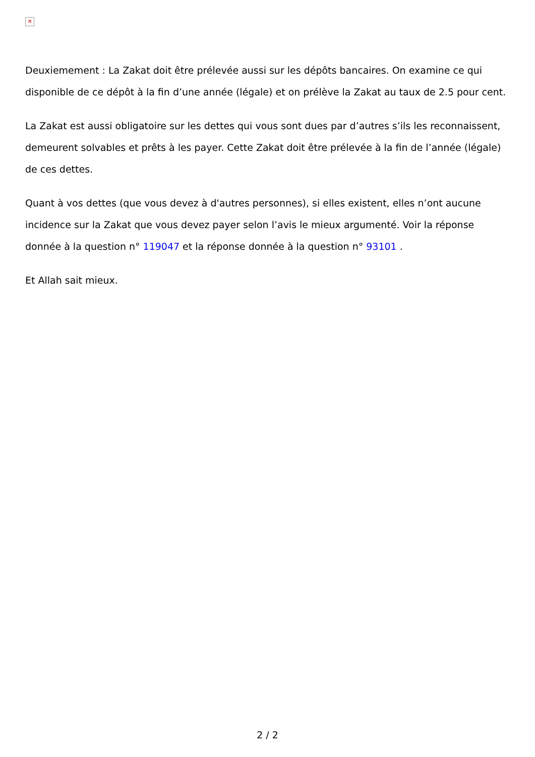✕
Deuxiemement : La Zakat doit être prélevée aussi sur les dépôts bancaires. On examine ce qui disponible de ce dépôt à la fin d’une année (légale) et on prélève la Zakat au taux de 2.5 pour cent.
La Zakat est aussi obligatoire sur les dettes qui vous sont dues par d’autres s’ils les reconnaissent, demeurent solvables et prêts à les payer. Cette Zakat doit être prélevée à la fin de l’année (légale) de ces dettes.
Quant à vos dettes (que vous devez à d'autres personnes), si elles existent, elles n’ont aucune incidence sur la Zakat que vous devez payer selon l’avis le mieux argumenté. Voir la réponse donnée à la question n° 119047 et la réponse donnée à la question n° 93101 .
Et Allah sait mieux.
2 / 2